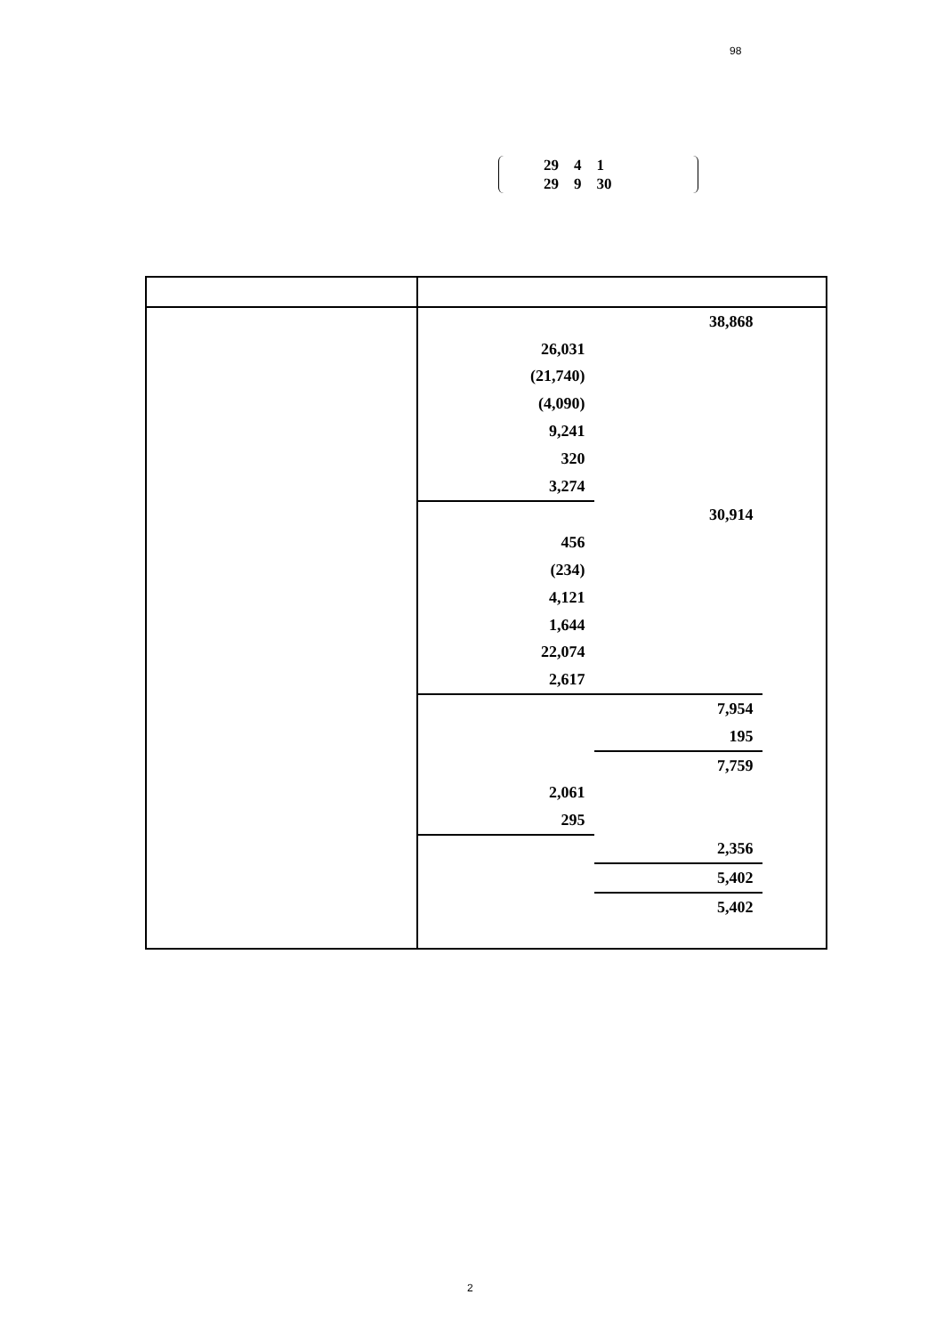98
29　4　1
29　9　30
| | | 38,868 | | |
| | 26,031 | | | |
| | (21,740) | | | |
| | (4,090) | | | |
| | 9,241 | | | |
| | 320 | | | |
| | 3,274 | | | |
| | | 30,914 | | |
| | 456 | | | |
| | (234) | | | |
| | 4,121 | | | |
| | 1,644 | | | |
| | 22,074 | | | |
| | 2,617 | | | |
| | | 7,954 | | |
| | | 195 | | |
| | | 7,759 | | |
| | 2,061 | | | |
| | 295 | | | |
| | | 2,356 | | |
| | | 5,402 | | |
| | | 5,402 | | |
2